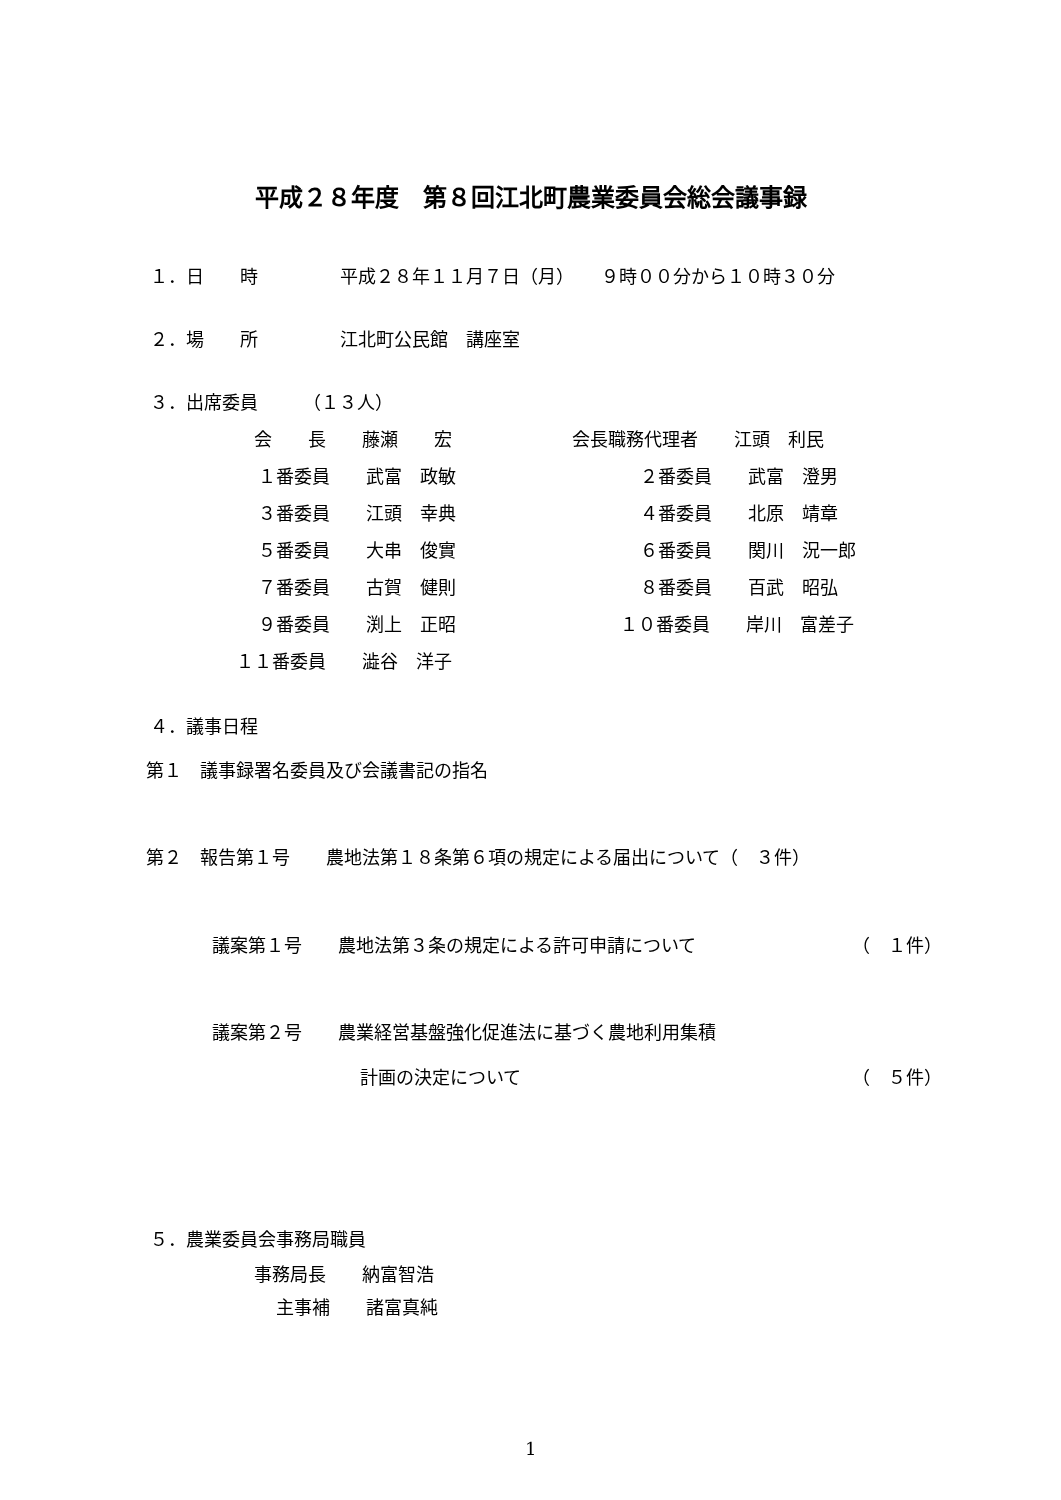平成２８年度　第８回江北町農業委員会総会議事録
１．日　　時 平成２８年１１月７日（月）　　９時００分から１０時３０分
２．場　　所 江北町公民館　講座室
３．出席委員　　　（１３人）
会　　長　　藤瀬　　宏 会長職務代理者　　江頭　利民
１番委員　　武富　政敏 ２番委員　　武富　澄男
３番委員　　江頭　幸典 ４番委員　　北原　靖章
５番委員　　大串　俊實 ６番委員　　関川　況一郎
７番委員　　古賀　健則 ８番委員　　百武　昭弘
９番委員　　渕上　正昭 １０番委員　　岸川　富差子
１１番委員　　澁谷　洋子
４．議事日程
第１　議事録署名委員及び会議書記の指名
第２　報告第１号　　農地法第１８条第６項の規定による届出について（　３件）
議案第１号　　農地法第３条の規定による許可申請について （　１件）
議案第２号　　農業経営基盤強化促進法に基づく農地利用集積
計画の決定について （　５件）
５．農業委員会事務局職員
事務局長　　納富智浩
主事補　　諸富真純
1